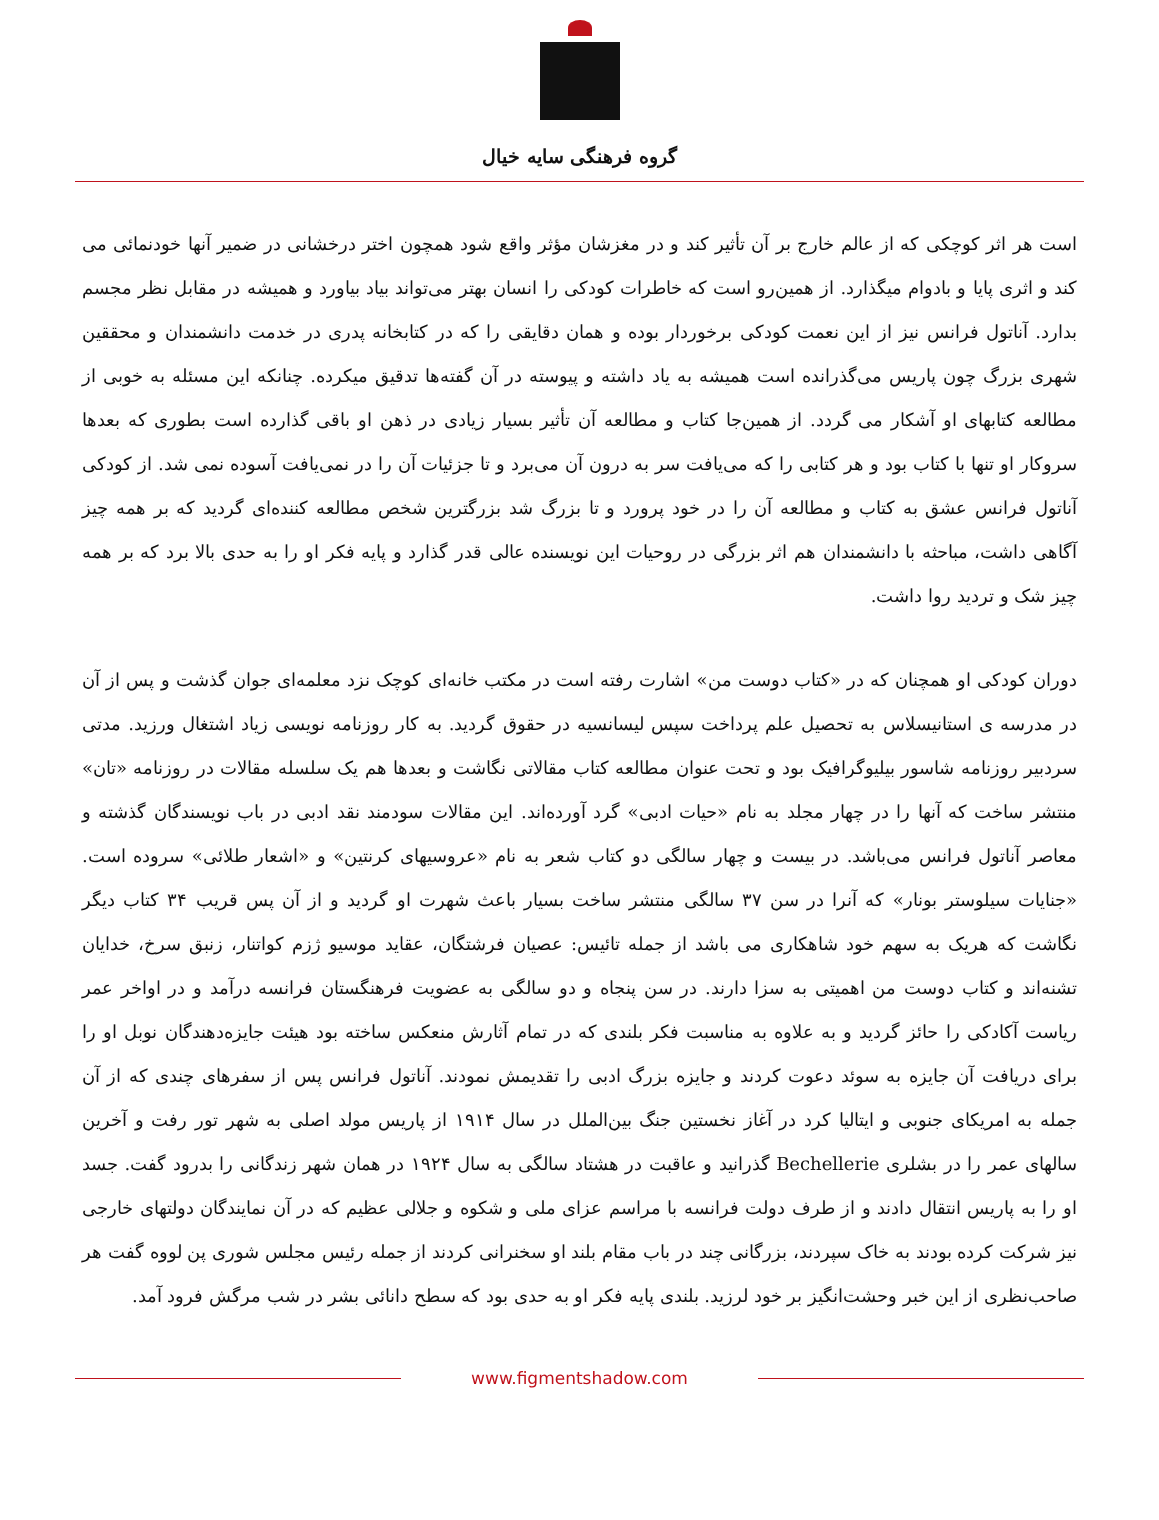گروه فرهنگی سایه خیال
است هر اثر کوچکی که از عالم خارج بر آن تأثیر کند و در مغزشان مؤثر واقع شود همچون اختر درخشانی در ضمیر آنها خودنمائی می کند و اثری پایا و بادوام میگذارد. از همین‌رو است که خاطرات کودکی را انسان بهتر می‌تواند بیاد بیاورد و همیشه در مقابل نظر مجسم بدارد. آناتول فرانس نیز از این نعمت کودکی برخوردار بوده و همان دقایقی را که در کتابخانه پدری در خدمت دانشمندان و محققین شهری بزرگ چون پاریس می‌گذرانده است همیشه به یاد داشته و پیوسته در آن گفته‌ها تدقیق میکرده. چنانکه این مسئله به خوبی از مطالعه کتابهای او آشکار می گردد. از همین‌جا کتاب و مطالعه آن تأثیر بسیار زیادی در ذهن او باقی گذارده است بطوری که بعدها سروکار او تنها با کتاب بود و هر کتابی را که می‌یافت سر به درون آن می‌برد و تا جزئیات آن را در نمی‌یافت آسوده نمی شد. از کودکی آناتول فرانس عشق به کتاب و مطالعه آن را در خود پرورد و تا بزرگ شد بزرگترین شخص مطالعه کننده‌ای گردید که بر همه چیز آگاهی داشت، مباحثه با دانشمندان هم اثر بزرگی در روحیات این نویسنده عالی قدر گذارد و پایه فکر او را به حدی بالا برد که بر همه چیز شک و تردید روا داشت.
دوران کودکی او همچنان که در «کتاب دوست من» اشارت رفته است در مکتب خانه‌ای کوچک نزد معلمه‌ای جوان گذشت و پس از آن در مدرسه ی استانیسلاس به تحصیل علم پرداخت سپس لیسانسیه در حقوق گردید. به کار روزنامه نویسی زیاد اشتغال ورزید. مدتی سردبیر روزنامه شاسور بیلیوگرافیک بود و تحت عنوان مطالعه کتاب مقالاتی نگاشت و بعدها هم یک سلسله مقالات در روزنامه «تان» منتشر ساخت که آنها را در چهار مجلد به نام «حیات ادبی» گرد آورده‌اند. این مقالات سودمند نقد ادبی در باب نویسندگان گذشته و معاصر آناتول فرانس می‌باشد. در بیست و چهار سالگی دو کتاب شعر به نام «عروسیهای کرنتین» و «اشعار طلائی» سروده است. «جنایات سیلوستر بونار» که آنرا در سن ۳۷ سالگی منتشر ساخت بسیار باعث شهرت او گردید و از آن پس قریب ۳۴ کتاب دیگر نگاشت که هریک به سهم خود شاهکاری می باشد از جمله تائیس: عصیان فرشتگان، عقاید موسیو ژزم کواتنار، زنبق سرخ، خدایان تشنه‌اند و کتاب دوست من اهمیتی به سزا دارند. در سن پنجاه و دو سالگی به عضویت فرهنگستان فرانسه درآمد و در اواخر عمر ریاست آکادکی را حائز گردید و به علاوه به مناسبت فکر بلندی که در تمام آثارش منعکس ساخته بود هیئت جایزه‌دهندگان نوبل او را برای دریافت آن جایزه به سوئد دعوت کردند و جایزه بزرگ ادبی را تقدیمش نمودند. آناتول فرانس پس از سفرهای چندی که از آن جمله به امریکای جنوبی و ایتالیا کرد در آغاز نخستین جنگ بین‌الملل در سال ۱۹۱۴ از پاریس مولد اصلی به شهر تور رفت و آخرین سالهای عمر را در بشلری Bechellerie گذرانید و عاقبت در هشتاد سالگی به سال ۱۹۲۴ در همان شهر زندگانی را بدرود گفت. جسد او را به پاریس انتقال دادند و از طرف دولت فرانسه با مراسم عزای ملی و شکوه و جلالی عظیم که در آن نمایندگان دولتهای خارجی نیز شرکت کرده بودند به خاک سپردند، بزرگانی چند در باب مقام بلند او سخنرانی کردند از جمله رئیس مجلس شوری پن لووه گفت هر صاحب‌نظری از این خبر وحشت‌انگیز بر خود لرزید. بلندی پایه فکر او به حدی بود که سطح دانائی بشر در شب مرگش فرود آمد.
www.figmentshadow.com